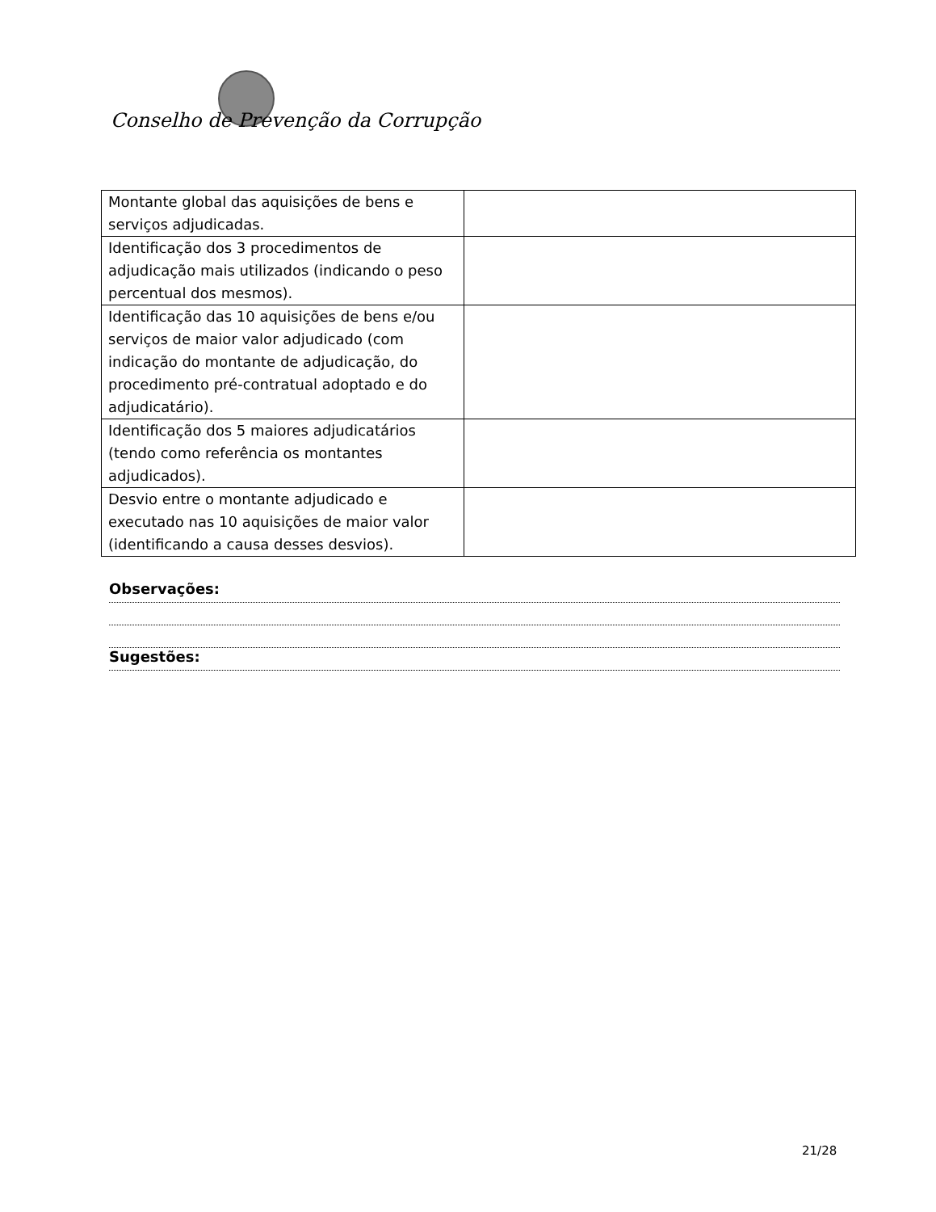Conselho de Prevenção da Corrupção
| Montante global das aquisições de bens e serviços adjudicadas. | |
| Identificação dos 3 procedimentos de adjudicação mais utilizados (indicando o peso percentual dos mesmos). | |
| Identificação das 10 aquisições de bens e/ou serviços de maior valor adjudicado (com indicação do montante de adjudicação, do procedimento pré-contratual adoptado e do adjudicatário). | |
| Identificação dos 5 maiores adjudicatários (tendo como referência os montantes adjudicados). | |
| Desvio entre o montante adjudicado e executado nas 10 aquisições de maior valor (identificando a causa desses desvios). | |
Observações:
Sugestões:
21/28